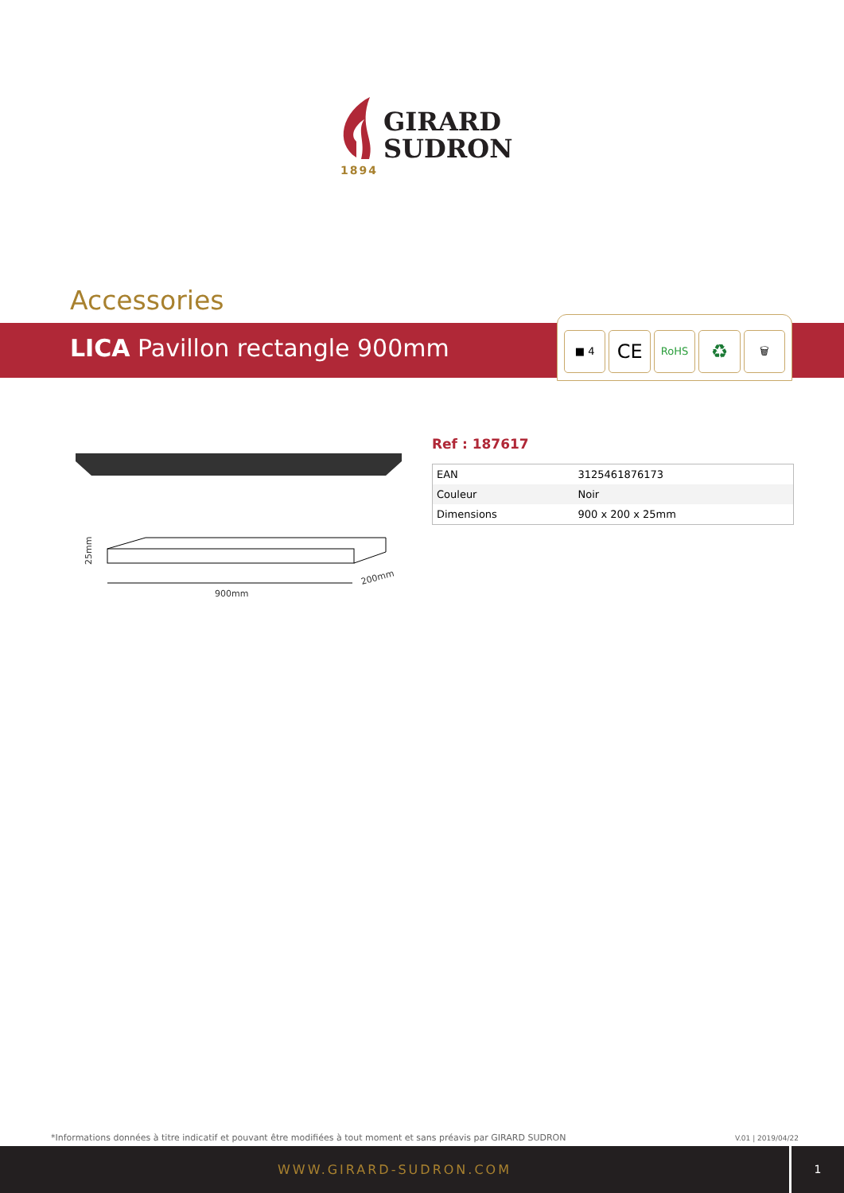GIRARD
SUDRON
1894
Accessories
LICA Pavillon rectangle 900mm
■ 4
CE
RoHS
♻
🗑
900mm
200mm
25mm
Ref : 187617
| EAN | 3125461876173 |
| Couleur | Noir |
| Dimensions | 900 x 200 x 25mm |
*Informations données à titre indicatif et pouvant être modifiées à tout moment et sans préavis par GIRARD SUDRON
V.01 | 2019/04/22
WWW.GIRARD-SUDRON.COM 1